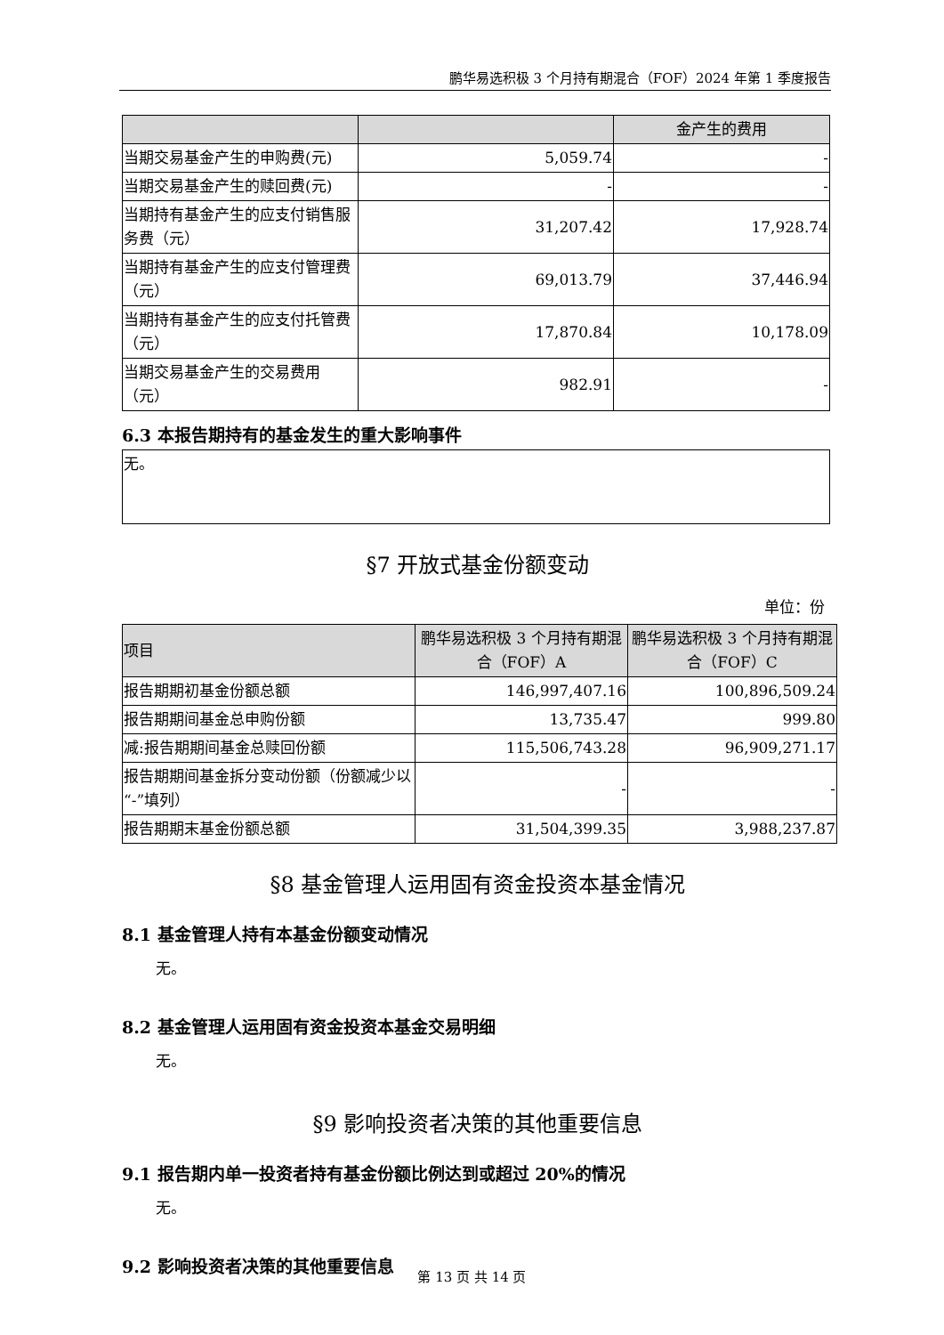鹏华易选积极 3 个月持有期混合（FOF）2024 年第 1 季度报告
| | | 金产生的费用 |
| --- | --- | --- |
| 当期交易基金产生的申购费(元) | 5,059.74 | - |
| 当期交易基金产生的赎回费(元) | - | - |
| 当期持有基金产生的应支付销售服务费（元） | 31,207.42 | 17,928.74 |
| 当期持有基金产生的应支付管理费（元） | 69,013.79 | 37,446.94 |
| 当期持有基金产生的应支付托管费（元） | 17,870.84 | 10,178.09 |
| 当期交易基金产生的交易费用（元） | 982.91 | - |
6.3 本报告期持有的基金发生的重大影响事件
| 无。 |
§7 开放式基金份额变动
单位：份
| 项目 | 鹏华易选积极 3 个月持有期混合（FOF）A | 鹏华易选积极 3 个月持有期混合（FOF）C |
| --- | --- | --- |
| 报告期期初基金份额总额 | 146,997,407.16 | 100,896,509.24 |
| 报告期期间基金总申购份额 | 13,735.47 | 999.80 |
| 减:报告期期间基金总赎回份额 | 115,506,743.28 | 96,909,271.17 |
| 报告期期间基金拆分变动份额（份额减少以“-”填列） | - | - |
| 报告期期末基金份额总额 | 31,504,399.35 | 3,988,237.87 |
§8 基金管理人运用固有资金投资本基金情况
8.1 基金管理人持有本基金份额变动情况
无。
8.2 基金管理人运用固有资金投资本基金交易明细
无。
§9 影响投资者决策的其他重要信息
9.1 报告期内单一投资者持有基金份额比例达到或超过 20%的情况
无。
9.2 影响投资者决策的其他重要信息
第 13 页 共 14 页